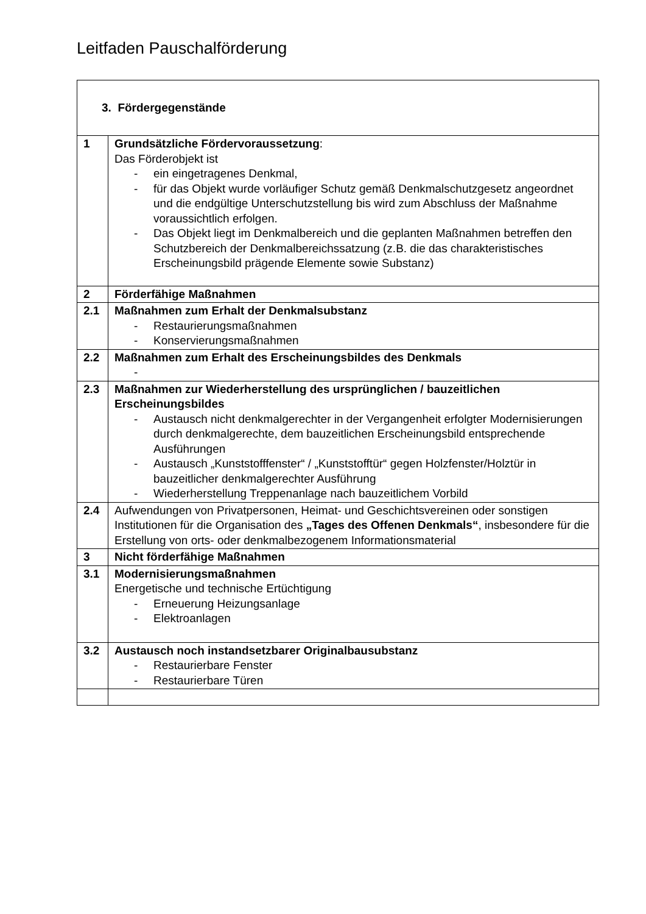Leitfaden Pauschalförderung
| 3. Fördergegenstände | |
| 1 | Grundsätzliche Fördervoraussetzung : Das Förderobjekt ist - ein eingetragenes Denkmal, - für das Objekt wurde vorläufiger Schutz gemäß Denkmalschutzgesetz angeordnet und die endgültige Unterschutzstellung bis wird zum Abschluss der Maßnahme voraussichtlich erfolgen. - Das Objekt liegt im Denkmalbereich und die geplanten Maßnahmen betreffen den Schutzbereich der Denkmalbereichssatzung (z.B. die das charakteristisches Erscheinungsbild prägende Elemente sowie Substanz) |
| 2 | Förderfähige Maßnahmen |
| 2.1 | Maßnahmen zum Erhalt der Denkmalsubstanz - Restaurierungsmaßnahmen - Konservierungsmaßnahmen |
| 2.2 | Maßnahmen zum Erhalt des Erscheinungsbildes des Denkmals - |
| 2.3 | Maßnahmen zur Wiederherstellung des ursprünglichen / bauzeitlichen Erscheinungsbildes - Austausch nicht denkmalgerechter in der Vergangenheit erfolgter Modernisierungen durch denkmalgerechte, dem bauzeitlichen Erscheinungsbild entsprechende Ausführungen - Austausch „Kunststofffenster“ / „Kunststofftür“ gegen Holzfenster/Holztür in bauzeitlicher denkmalgerechter Ausführung - Wiederherstellung Treppenanlage nach bauzeitlichem Vorbild |
| 2.4 | Aufwendungen von Privatpersonen, Heimat- und Geschichtsvereinen oder sonstigen Institutionen für die Organisation des „Tages des Offenen Denkmals“ , insbesondere für die Erstellung von orts- oder denkmalbezogenem Informationsmaterial |
| 3 | Nicht förderfähige Maßnahmen |
| 3.1 | Modernisierungsmaßnahmen Energetische und technische Ertüchtigung - Erneuerung Heizungsanlage - Elektroanlagen |
| 3.2 | Austausch noch instandsetzbarer Originalbausubstanz - Restaurierbare Fenster - Restaurierbare Türen |